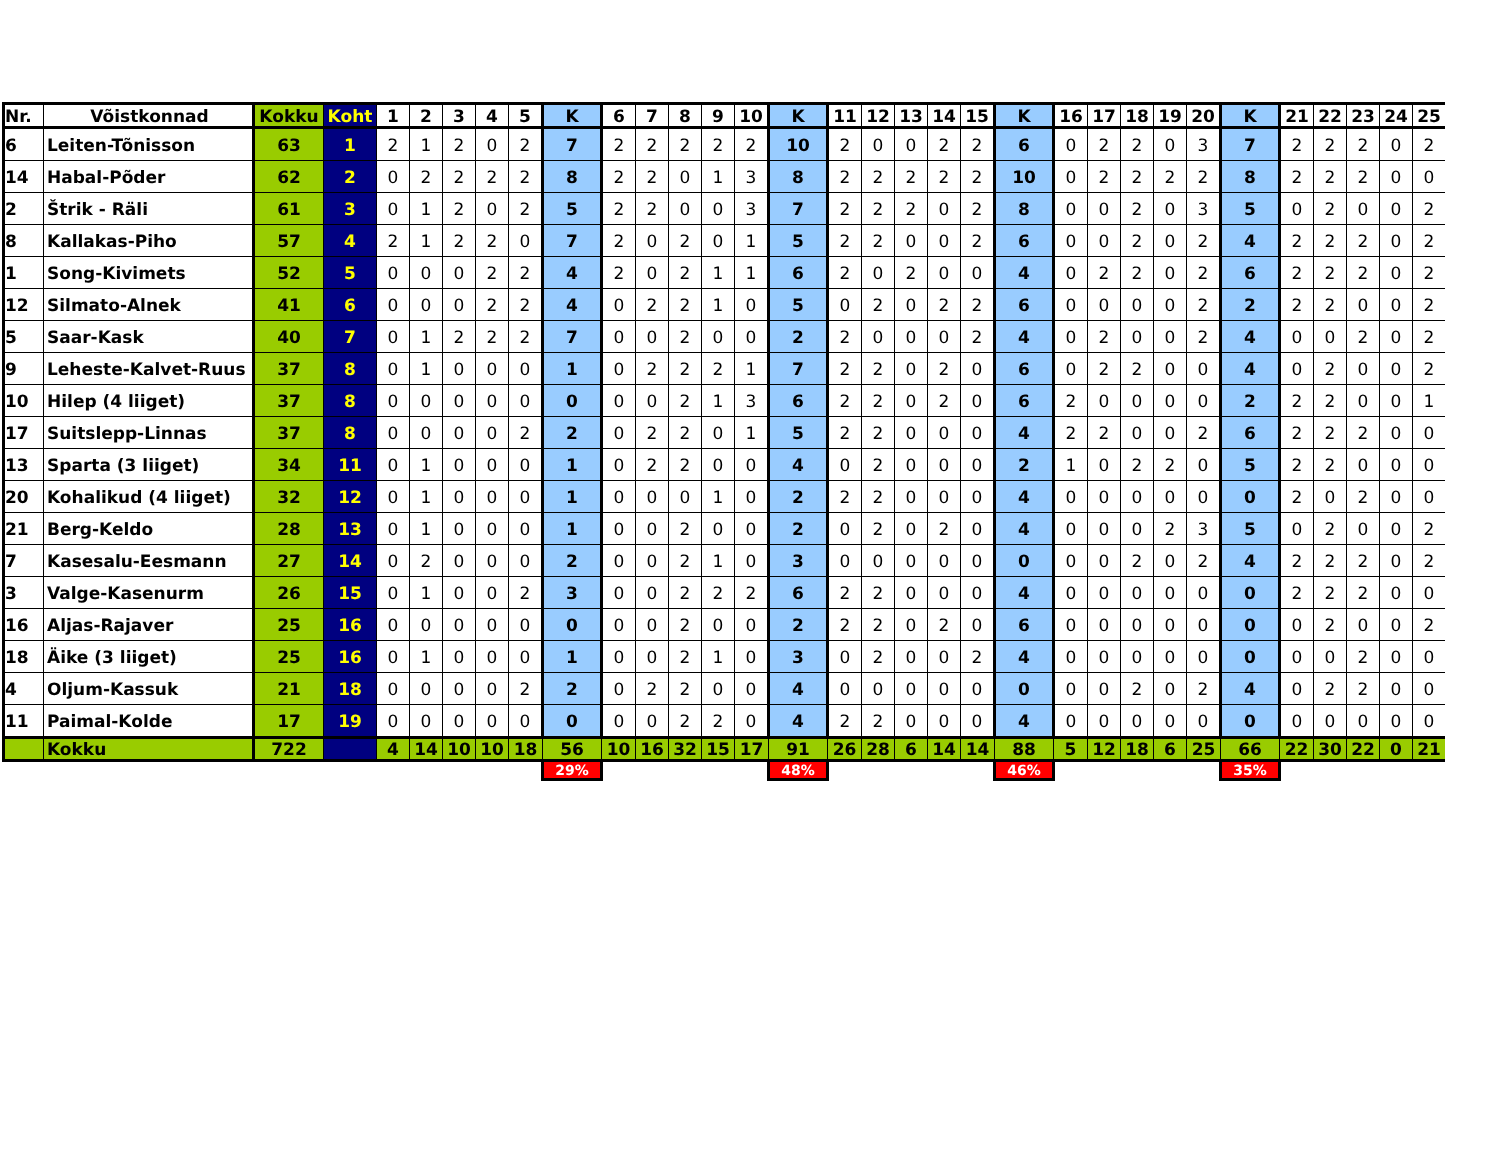| Nr. | Võistkonnad | Kokku | Koht | 1 | 2 | 3 | 4 | 5 | K | 6 | 7 | 8 | 9 | 10 | K | 11 | 12 | 13 | 14 | 15 | K | 16 | 17 | 18 | 19 | 20 | K | 21 | 22 | 23 | 24 | 25 |
| --- | --- | --- | --- | --- | --- | --- | --- | --- | --- | --- | --- | --- | --- | --- | --- | --- | --- | --- | --- | --- | --- | --- | --- | --- | --- | --- | --- | --- | --- | --- | --- | --- |
| 6 | Leiten-Tõnisson | 63 | 1 | 2 | 1 | 2 | 0 | 2 | 7 | 2 | 2 | 2 | 2 | 2 | 10 | 2 | 0 | 0 | 2 | 2 | 6 | 0 | 2 | 2 | 0 | 3 | 7 | 2 | 2 | 2 | 0 | 2 |
| 14 | Habal-Põder | 62 | 2 | 0 | 2 | 2 | 2 | 2 | 8 | 2 | 2 | 0 | 1 | 3 | 8 | 2 | 2 | 2 | 2 | 2 | 10 | 0 | 2 | 2 | 2 | 2 | 8 | 2 | 2 | 2 | 0 | 0 |
| 2 | Štrik - Räli | 61 | 3 | 0 | 1 | 2 | 0 | 2 | 5 | 2 | 2 | 0 | 0 | 3 | 7 | 2 | 2 | 2 | 0 | 2 | 8 | 0 | 0 | 2 | 0 | 3 | 5 | 0 | 2 | 0 | 0 | 2 |
| 8 | Kallakas-Piho | 57 | 4 | 2 | 1 | 2 | 2 | 0 | 7 | 2 | 0 | 2 | 0 | 1 | 5 | 2 | 2 | 0 | 0 | 2 | 6 | 0 | 0 | 2 | 0 | 2 | 4 | 2 | 2 | 2 | 0 | 2 |
| 1 | Song-Kivimets | 52 | 5 | 0 | 0 | 0 | 2 | 2 | 4 | 2 | 0 | 2 | 1 | 1 | 6 | 2 | 0 | 2 | 0 | 0 | 4 | 0 | 2 | 2 | 0 | 2 | 6 | 2 | 2 | 2 | 0 | 2 |
| 12 | Silmato-Alnek | 41 | 6 | 0 | 0 | 0 | 2 | 2 | 4 | 0 | 2 | 2 | 1 | 0 | 5 | 0 | 2 | 0 | 2 | 2 | 6 | 0 | 0 | 0 | 0 | 2 | 2 | 2 | 2 | 0 | 0 | 2 |
| 5 | Saar-Kask | 40 | 7 | 0 | 1 | 2 | 2 | 2 | 7 | 0 | 0 | 2 | 0 | 0 | 2 | 2 | 0 | 0 | 0 | 2 | 4 | 0 | 2 | 0 | 0 | 2 | 4 | 0 | 0 | 2 | 0 | 2 |
| 9 | Leheste-Kalvet-Ruus | 37 | 8 | 0 | 1 | 0 | 0 | 0 | 1 | 0 | 2 | 2 | 2 | 1 | 7 | 2 | 2 | 0 | 2 | 0 | 6 | 0 | 2 | 2 | 0 | 0 | 4 | 0 | 2 | 0 | 0 | 2 |
| 10 | Hilep (4 liiget) | 37 | 8 | 0 | 0 | 0 | 0 | 0 | 0 | 0 | 0 | 2 | 1 | 3 | 6 | 2 | 2 | 0 | 2 | 0 | 6 | 2 | 0 | 0 | 0 | 0 | 2 | 2 | 2 | 0 | 0 | 1 |
| 17 | Suitslepp-Linnas | 37 | 8 | 0 | 0 | 0 | 0 | 2 | 2 | 0 | 2 | 2 | 0 | 1 | 5 | 2 | 2 | 0 | 0 | 0 | 4 | 2 | 2 | 0 | 0 | 2 | 6 | 2 | 2 | 2 | 0 | 0 |
| 13 | Sparta (3 liiget) | 34 | 11 | 0 | 1 | 0 | 0 | 0 | 1 | 0 | 2 | 2 | 0 | 0 | 4 | 0 | 2 | 0 | 0 | 0 | 2 | 1 | 0 | 2 | 2 | 0 | 5 | 2 | 2 | 0 | 0 | 0 |
| 20 | Kohalikud (4 liiget) | 32 | 12 | 0 | 1 | 0 | 0 | 0 | 1 | 0 | 0 | 0 | 1 | 0 | 2 | 2 | 2 | 0 | 0 | 0 | 4 | 0 | 0 | 0 | 0 | 0 | 0 | 2 | 0 | 2 | 0 | 0 |
| 21 | Berg-Keldo | 28 | 13 | 0 | 1 | 0 | 0 | 0 | 1 | 0 | 0 | 2 | 0 | 0 | 2 | 0 | 2 | 0 | 2 | 0 | 4 | 0 | 0 | 0 | 2 | 3 | 5 | 0 | 2 | 0 | 0 | 2 |
| 7 | Kasesalu-Eesmann | 27 | 14 | 0 | 2 | 0 | 0 | 0 | 2 | 0 | 0 | 2 | 1 | 0 | 3 | 0 | 0 | 0 | 0 | 0 | 0 | 0 | 0 | 2 | 0 | 2 | 4 | 2 | 2 | 2 | 0 | 2 |
| 3 | Valge-Kasenurm | 26 | 15 | 0 | 1 | 0 | 0 | 2 | 3 | 0 | 0 | 2 | 2 | 2 | 6 | 2 | 2 | 0 | 0 | 0 | 4 | 0 | 0 | 0 | 0 | 0 | 0 | 2 | 2 | 2 | 0 | 0 |
| 16 | Aljas-Rajaver | 25 | 16 | 0 | 0 | 0 | 0 | 0 | 0 | 0 | 0 | 2 | 0 | 0 | 2 | 2 | 2 | 0 | 2 | 0 | 6 | 0 | 0 | 0 | 0 | 0 | 0 | 0 | 2 | 0 | 0 | 2 |
| 18 | Äike (3 liiget) | 25 | 16 | 0 | 1 | 0 | 0 | 0 | 1 | 0 | 0 | 2 | 1 | 0 | 3 | 0 | 2 | 0 | 0 | 2 | 4 | 0 | 0 | 0 | 0 | 0 | 0 | 0 | 0 | 2 | 0 | 0 |
| 4 | Oljum-Kassuk | 21 | 18 | 0 | 0 | 0 | 0 | 2 | 2 | 0 | 2 | 2 | 0 | 0 | 4 | 0 | 0 | 0 | 0 | 0 | 0 | 0 | 0 | 2 | 0 | 2 | 4 | 0 | 2 | 2 | 0 | 0 |
| 11 | Paimal-Kolde | 17 | 19 | 0 | 0 | 0 | 0 | 0 | 0 | 0 | 0 | 2 | 2 | 0 | 4 | 2 | 2 | 0 | 0 | 0 | 4 | 0 | 0 | 0 | 0 | 0 | 0 | 0 | 0 | 0 | 0 | 0 |
| | Kokku | 722 | | 4 | 14 | 10 | 10 | 18 | 56 | 10 | 16 | 32 | 15 | 17 | 91 | 26 | 28 | 6 | 14 | 14 | 88 | 5 | 12 | 18 | 6 | 25 | 66 | 22 | 30 | 22 | 0 | 21 |
| | | | | | | | | | 29% | | | | | | 48% | | | | | | 46% | | | | | | 35% | | | | | |